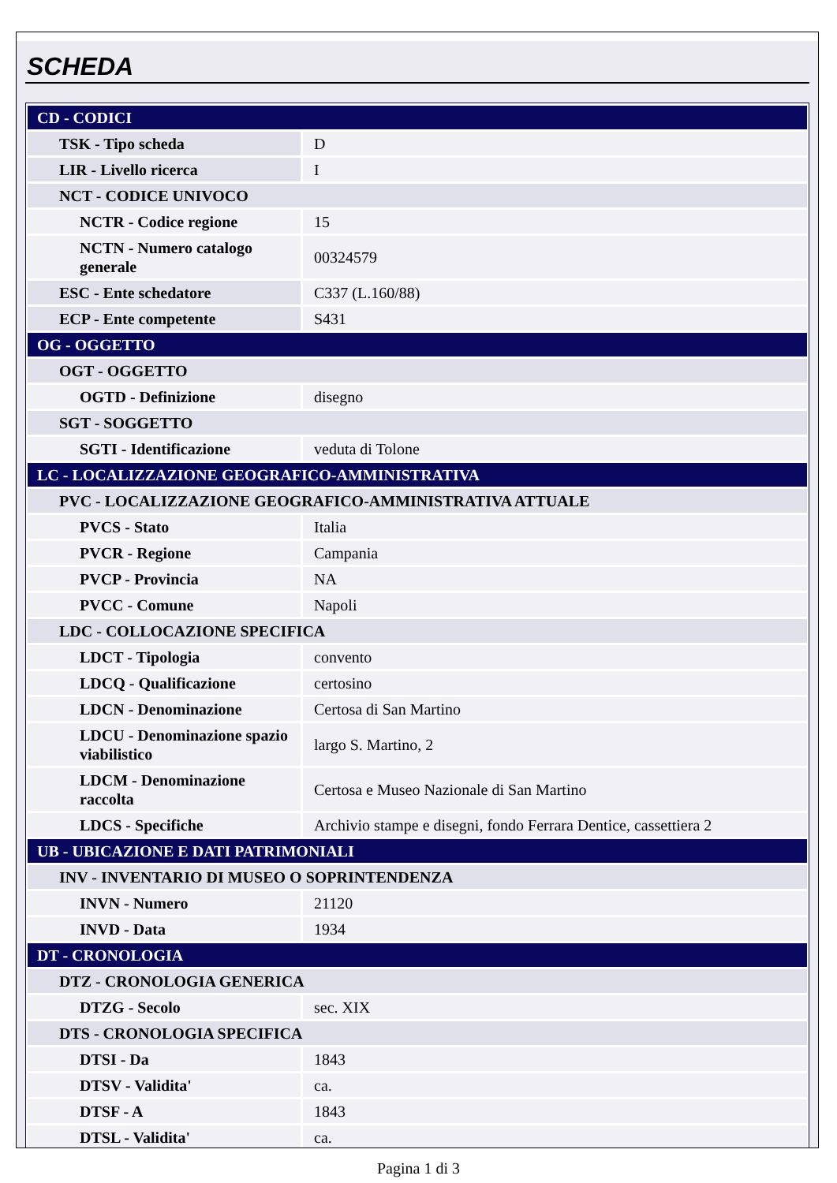SCHEDA
| CD - CODICI | |
| TSK - Tipo scheda | D |
| LIR - Livello ricerca | I |
| NCT - CODICE UNIVOCO | |
| NCTR - Codice regione | 15 |
| NCTN - Numero catalogo generale | 00324579 |
| ESC - Ente schedatore | C337 (L.160/88) |
| ECP - Ente competente | S431 |
| OG - OGGETTO | |
| OGT - OGGETTO | |
| OGTD - Definizione | disegno |
| SGT - SOGGETTO | |
| SGTI - Identificazione | veduta di Tolone |
| LC - LOCALIZZAZIONE GEOGRAFICO-AMMINISTRATIVA | |
| PVC - LOCALIZZAZIONE GEOGRAFICO-AMMINISTRATIVA ATTUALE | |
| PVCS - Stato | Italia |
| PVCR - Regione | Campania |
| PVCP - Provincia | NA |
| PVCC - Comune | Napoli |
| LDC - COLLOCAZIONE SPECIFICA | |
| LDCT - Tipologia | convento |
| LDCQ - Qualificazione | certosino |
| LDCN - Denominazione | Certosa di San Martino |
| LDCU - Denominazione spazio viabilistico | largo S. Martino, 2 |
| LDCM - Denominazione raccolta | Certosa e Museo Nazionale di San Martino |
| LDCS - Specifiche | Archivio stampe e disegni, fondo Ferrara Dentice, cassettiera 2 |
| UB - UBICAZIONE E DATI PATRIMONIALI | |
| INV - INVENTARIO DI MUSEO O SOPRINTENDENZA | |
| INVN - Numero | 21120 |
| INVD - Data | 1934 |
| DT - CRONOLOGIA | |
| DTZ - CRONOLOGIA GENERICA | |
| DTZG - Secolo | sec. XIX |
| DTS - CRONOLOGIA SPECIFICA | |
| DTSI - Da | 1843 |
| DTSV - Validita' | ca. |
| DTSF - A | 1843 |
| DTSL - Validita' | ca. |
Pagina 1 di 3